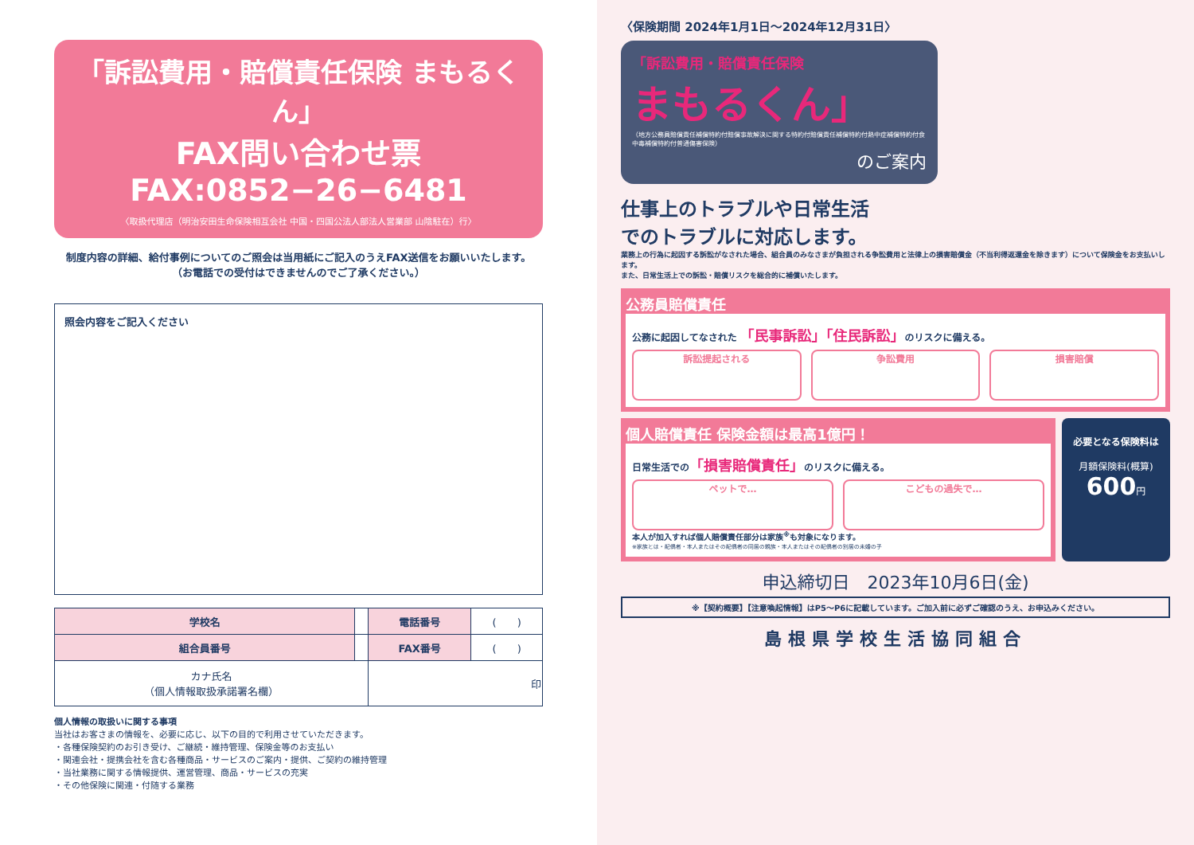「訴訟費用・賠償責任保険 まもるくん」
FAX問い合わせ票
FAX:0852−26−6481
〈取扱代理店（明治安田生命保険相互会社 中国・四国公法人部法人営業部 山陰駐在）行〉
制度内容の詳細、給付事例についてのご照会は当用紙にご記入のうえFAX送信をお願いいたします。
（お電話での受付はできませんのでご了承ください。）
照会内容をご記入ください
| 学校名 | | 電話番号 | ( ) |
| 組合員番号 | | FAX番号 | ( ) |
| カナ氏名 （個人情報取扱承諾署名欄） | | 印 | |
個人情報の取扱いに関する事項
当社はお客さまの情報を、必要に応じ、以下の目的で利用させていただきます。
・各種保険契約のお引き受け、ご継続・維持管理、保険金等のお支払い
・関連会社・提携会社を含む各種商品・サービスのご案内・提供、ご契約の維持管理
・当社業務に関する情報提供、運営管理、商品・サービスの充実
・その他保険に関連・付随する業務
〈保険期間 2024年1月1日〜2024年12月31日〉
「訴訟費用・賠償責任保険
まもるくん」
（地方公務員賠償責任補償特約付賠償事故解決に関する特約付賠償責任補償特約付熱中症補償特約付食中毒補償特約付普通傷害保険）
のご案内
仕事上のトラブルや日常生活
でのトラブルに対応します。
業務上の行為に起因する訴訟がなされた場合、組合員のみなさまが負担される争訟費用と法律上の損害賠償金（不当利得返還金を除きます）について保険金をお支払いします。
また、日常生活上での訴訟・賠償リスクを総合的に補償いたします。
公務員賠償責任
公務に起因してなされた 「民事訴訟」「住民訴訟」のリスクに備える。
訴訟提起される 争訟費用 損害賠償
個人賠償責任 保険金額は最高1億円！
日常生活での「損害賠償責任」のリスクに備える。
ペットで… こどもの過失で…
本人が加入すれば個人賠償責任部分は家族<sup>※</sup>も対象になります。
※家族とは・配偶者・本人またはその配偶者の同居の親族・本人またはその配偶者の別居の未婚の子
必要となる保険料は
月額保険料(概算)
600円
申込締切日　2023年10月6日(金)
※【契約概要】【注意喚起情報】はP5〜P6に記載しています。ご加入前に必ずご確認のうえ、お申込みください。
島根県学校生活協同組合